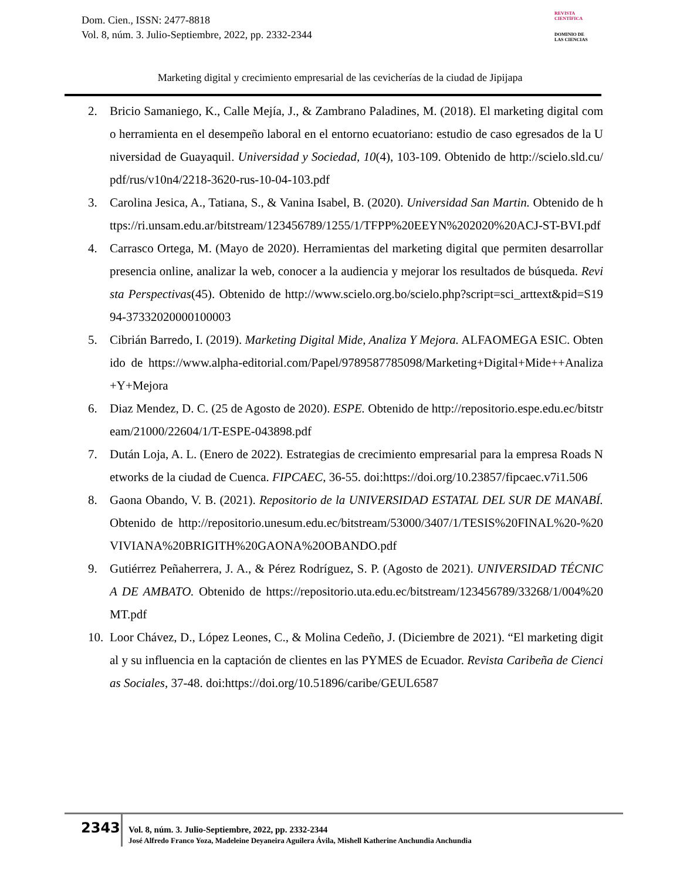Dom. Cien., ISSN: 2477-8818
Vol. 8, núm. 3. Julio-Septiembre, 2022, pp. 2332-2344
REVISTA
CIENTÍFICA
DOMINIO DE
LAS CIENCIAS
Marketing digital y crecimiento empresarial de las cevicherías de la ciudad de Jipijapa
2. Bricio Samaniego, K., Calle Mejía, J., & Zambrano Paladines, M. (2018). El marketing digital como herramienta en el desempeño laboral en el entorno ecuatoriano: estudio de caso egresados de la Universidad de Guayaquil. Universidad y Sociedad, 10(4), 103-109. Obtenido de http://scielo.sld.cu/pdf/rus/v10n4/2218-3620-rus-10-04-103.pdf
3. Carolina Jesica, A., Tatiana, S., & Vanina Isabel, B. (2020). Universidad San Martin. Obtenido de https://ri.unsam.edu.ar/bitstream/123456789/1255/1/TFPP%20EEYN%202020%20ACJ-ST-BVI.pdf
4. Carrasco Ortega, M. (Mayo de 2020). Herramientas del marketing digital que permiten desarrollar presencia online, analizar la web, conocer a la audiencia y mejorar los resultados de búsqueda. Revista Perspectivas(45). Obtenido de http://www.scielo.org.bo/scielo.php?script=sci_arttext&pid=S1994-37332020000100003
5. Cibrián Barredo, I. (2019). Marketing Digital Mide, Analiza Y Mejora. ALFAOMEGA ESIC. Obtenido de https://www.alpha-editorial.com/Papel/9789587785098/Marketing+Digital+Mide++Analiza+Y+Mejora
6. Diaz Mendez, D. C. (25 de Agosto de 2020). ESPE. Obtenido de http://repositorio.espe.edu.ec/bitstream/21000/22604/1/T-ESPE-043898.pdf
7. Dután Loja, A. L. (Enero de 2022). Estrategias de crecimiento empresarial para la empresa Roads Networks de la ciudad de Cuenca. FIPCAEC, 36-55. doi:https://doi.org/10.23857/fipcaec.v7i1.506
8. Gaona Obando, V. B. (2021). Repositorio de la UNIVERSIDAD ESTATAL DEL SUR DE MANABÍ. Obtenido de http://repositorio.unesum.edu.ec/bitstream/53000/3407/1/TESIS%20FINAL%20-%20VIVIANA%20BRIGITH%20GAONA%20OBANDO.pdf
9. Gutiérrez Peñaherrera, J. A., & Pérez Rodríguez, S. P. (Agosto de 2021). UNIVERSIDAD TÉCNICA DE AMBATO. Obtenido de https://repositorio.uta.edu.ec/bitstream/123456789/33268/1/004%20MT.pdf
10. Loor Chávez, D., López Leones, C., & Molina Cedeño, J. (Diciembre de 2021). “El marketing digital y su influencia en la captación de clientes en las PYMES de Ecuador. Revista Caribeña de Ciencias Sociales, 37-48. doi:https://doi.org/10.51896/caribe/GEUL6587
2343
Vol. 8, núm. 3. Julio-Septiembre, 2022, pp. 2332-2344
José Alfredo Franco Yoza, Madeleine Deyaneira Aguilera Ávila, Mishell Katherine Anchundia Anchundia